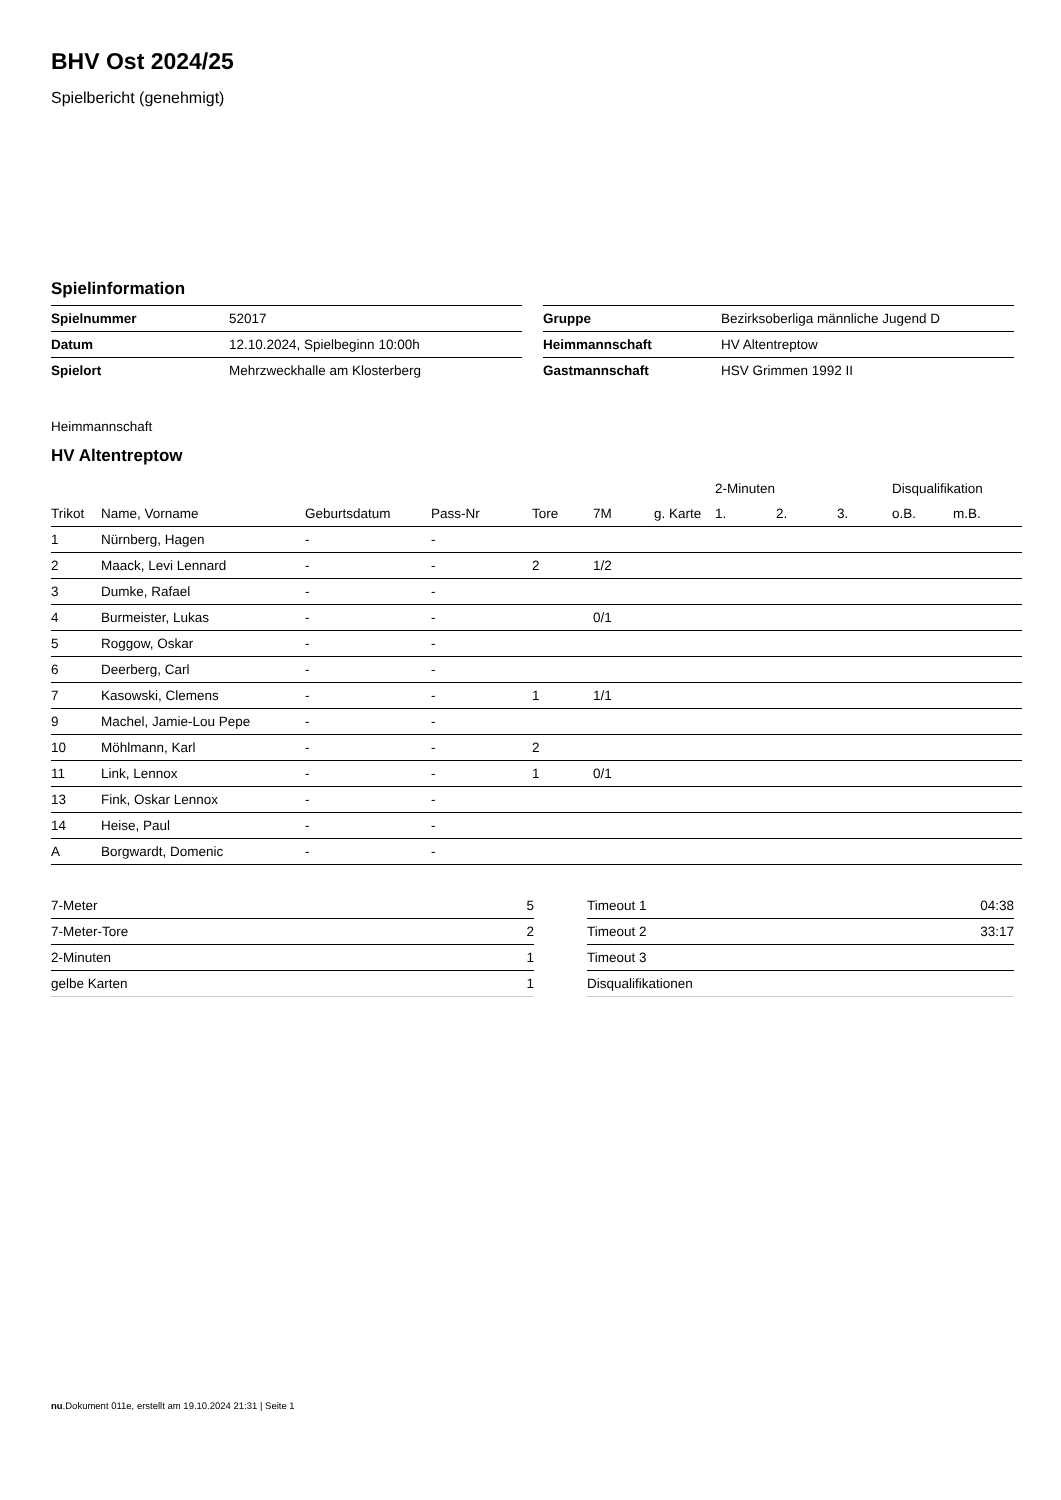BHV Ost 2024/25
Spielbericht (genehmigt)
Spielinformation
| Spielnummer | 52017 |
| Datum | 12.10.2024, Spielbeginn 10:00h |
| Spielort | Mehrzweckhalle am Klosterberg |
| Gruppe | Bezirksoberliga männliche Jugend D |
| Heimmannschaft | HV Altentreptow |
| Gastmannschaft | HSV Grimmen 1992 II |
Heimmannschaft
HV Altentreptow
| | | | | | | | 2-Minuten | | | Disqualifikation | |
| --- | --- | --- | --- | --- | --- | --- | --- | --- | --- | --- | --- |
| Trikot | Name, Vorname | Geburtsdatum | Pass-Nr | Tore | 7M | g. Karte | 1. | 2. | 3. | o.B. | m.B. |
| 1 | Nürnberg, Hagen | - | - | | | | | | | | |
| 2 | Maack, Levi Lennard | - | - | 2 | 1/2 | | | | | | |
| 3 | Dumke, Rafael | - | - | | | | | | | | |
| 4 | Burmeister, Lukas | - | - | | 0/1 | | | | | | |
| 5 | Roggow, Oskar | - | - | | | | | | | | |
| 6 | Deerberg, Carl | - | - | | | | | | | | |
| 7 | Kasowski, Clemens | - | - | 1 | 1/1 | | | | | | |
| 9 | Machel, Jamie-Lou Pepe | - | - | | | | | | | | |
| 10 | Möhlmann, Karl | - | - | 2 | | | | | | | |
| 11 | Link, Lennox | - | - | 1 | 0/1 | | | | | | |
| 13 | Fink, Oskar Lennox | - | - | | | | | | | | |
| 14 | Heise, Paul | - | - | | | | | | | | |
| A | Borgwardt, Domenic | - | - | | | | | | | | |
| 7-Meter | 5 |
| 7-Meter-Tore | 2 |
| 2-Minuten | 1 |
| gelbe Karten | 1 |
| Timeout 1 | 04:38 |
| Timeout 2 | 33:17 |
| Timeout 3 | |
| Disqualifikationen | |
nu.Dokument 011e, erstellt am 19.10.2024 21:31 | Seite 1